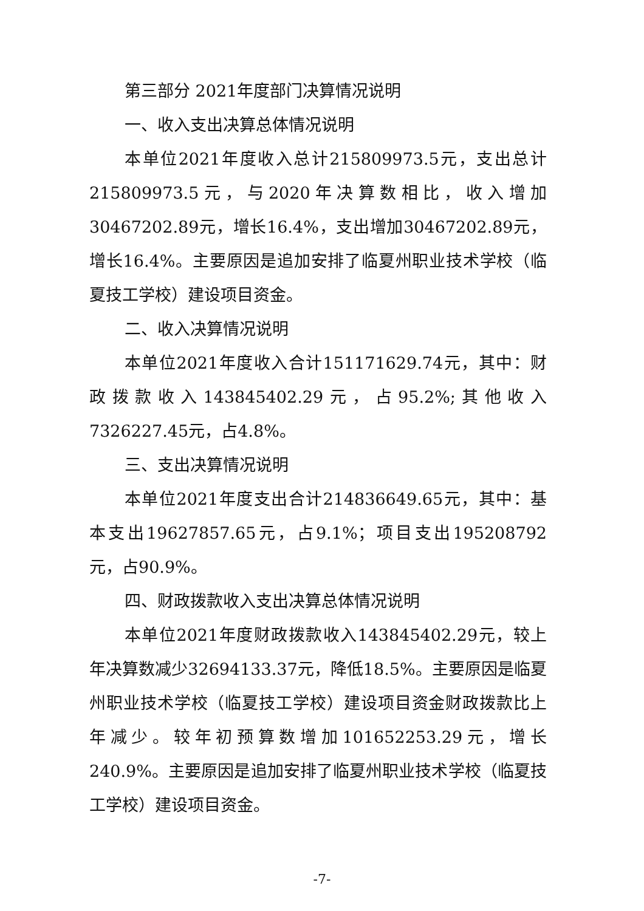第三部分 2021年度部门决算情况说明
一、收入支出决算总体情况说明
本单位2021年度收入总计215809973.5元，支出总计215809973.5元，与2020年决算数相比，收入增加30467202.89元，增长16.4%，支出增加30467202.89元，增长16.4%。主要原因是追加安排了临夏州职业技术学校（临夏技工学校）建设项目资金。
二、收入决算情况说明
本单位2021年度收入合计151171629.74元，其中：财政拨款收入143845402.29元，占95.2%;其他收入7326227.45元，占4.8%。
三、支出决算情况说明
本单位2021年度支出合计214836649.65元，其中：基本支出19627857.65元，占9.1%；项目支出195208792元，占90.9%。
四、财政拨款收入支出决算总体情况说明
本单位2021年度财政拨款收入143845402.29元，较上年决算数减少32694133.37元，降低18.5%。主要原因是临夏州职业技术学校（临夏技工学校）建设项目资金财政拨款比上年减少。较年初预算数增加101652253.29元，增长240.9%。主要原因是追加安排了临夏州职业技术学校（临夏技工学校）建设项目资金。
-7-